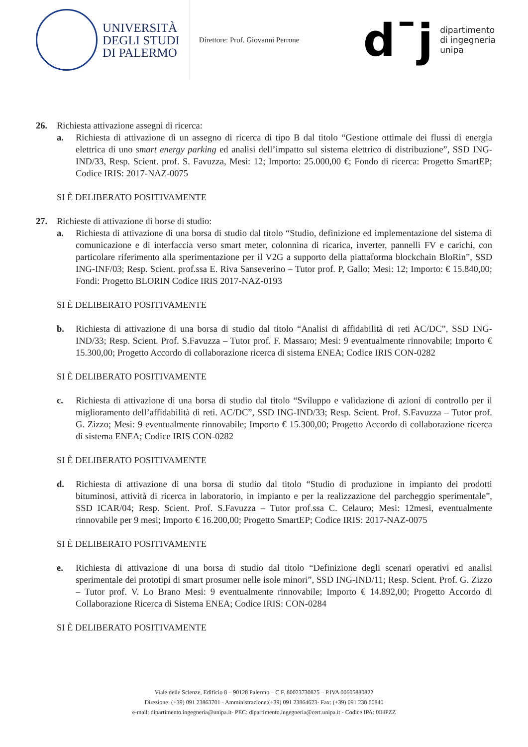UNIVERSITÀ
DEGLI STUDI
DI PALERMO
Direttore: Prof. Giovanni Perrone
d¯j
dipartimento
di ingegneria
unipa
26. Richiesta attivazione assegni di ricerca:
a. Richiesta di attivazione di un assegno di ricerca di tipo B dal titolo “Gestione ottimale dei flussi di energia elettrica di uno smart energy parking ed analisi dell’impatto sul sistema elettrico di distribuzione”, SSD ING-IND/33, Resp. Scient. prof. S. Favuzza, Mesi: 12; Importo: 25.000,00 €; Fondo di ricerca: Progetto SmartEP; Codice IRIS: 2017-NAZ-0075
SI È DELIBERATO POSITIVAMENTE
27. Richieste di attivazione di borse di studio:
a. Richiesta di attivazione di una borsa di studio dal titolo “Studio, definizione ed implementazione del sistema di comunicazione e di interfaccia verso smart meter, colonnina di ricarica, inverter, pannelli FV e carichi, con particolare riferimento alla sperimentazione per il V2G a supporto della piattaforma blockchain BloRin”, SSD ING-INF/03; Resp. Scient. prof.ssa E. Riva Sanseverino – Tutor prof. P, Gallo; Mesi: 12; Importo: € 15.840,00; Fondi: Progetto BLORIN Codice IRIS 2017-NAZ-0193
SI È DELIBERATO POSITIVAMENTE
b. Richiesta di attivazione di una borsa di studio dal titolo “Analisi di affidabilità di reti AC/DC”, SSD ING-IND/33; Resp. Scient. Prof. S.Favuzza – Tutor prof. F. Massaro; Mesi: 9 eventualmente rinnovabile; Importo € 15.300,00; Progetto Accordo di collaborazione ricerca di sistema ENEA; Codice IRIS CON-0282
SI È DELIBERATO POSITIVAMENTE
c. Richiesta di attivazione di una borsa di studio dal titolo “Sviluppo e validazione di azioni di controllo per il miglioramento dell’affidabilità di reti. AC/DC”, SSD ING-IND/33; Resp. Scient. Prof. S.Favuzza – Tutor prof. G. Zizzo; Mesi: 9 eventualmente rinnovabile; Importo € 15.300,00; Progetto Accordo di collaborazione ricerca di sistema ENEA; Codice IRIS CON-0282
SI È DELIBERATO POSITIVAMENTE
d. Richiesta di attivazione di una borsa di studio dal titolo “Studio di produzione in impianto dei prodotti bituminosi, attività di ricerca in laboratorio, in impianto e per la realizzazione del parcheggio sperimentale”, SSD ICAR/04; Resp. Scient. Prof. S.Favuzza – Tutor prof.ssa C. Celauro; Mesi: 12mesi, eventualmente rinnovabile per 9 mesi; Importo € 16.200,00; Progetto SmartEP; Codice IRIS: 2017-NAZ-0075
SI È DELIBERATO POSITIVAMENTE
e. Richiesta di attivazione di una borsa di studio dal titolo “Definizione degli scenari operativi ed analisi sperimentale dei prototipi di smart prosumer nelle isole minori”, SSD ING-IND/11; Resp. Scient. Prof. G. Zizzo – Tutor prof. V. Lo Brano Mesi: 9 eventualmente rinnovabile; Importo € 14.892,00; Progetto Accordo di Collaborazione Ricerca di Sistema ENEA; Codice IRIS: CON-0284
SI È DELIBERATO POSITIVAMENTE
Viale delle Scienze, Edificio 8 – 90128 Palermo – C.F. 80023730825 – P.IVA 00605880822
Direzione: (+39) 091 23863701 - Amministrazione:(+39) 091 23864623- Fax: (+39) 091 238 60840
e-mail: dipartimento.ingegneria@unipa.it- PEC: dipartimento.ingegneria@cert.unipa.it - Codice IPA: 0IHPZZ